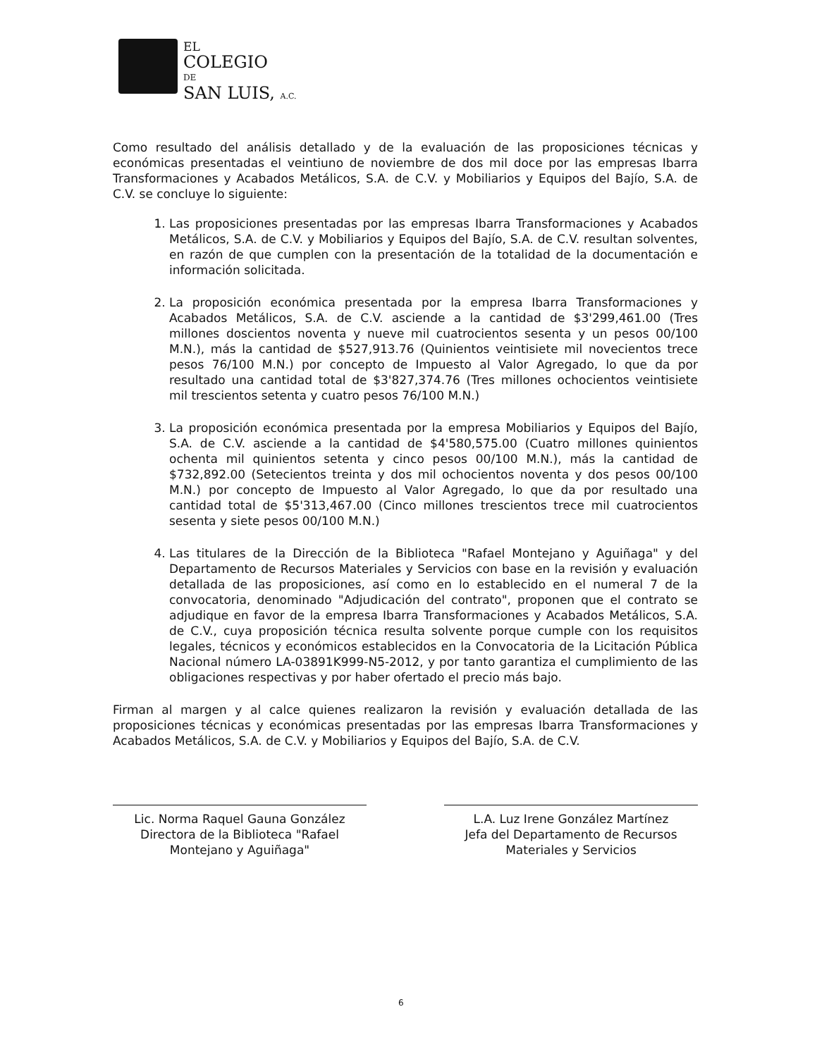EL
COLEGIO
DE
SAN LUIS, A.C.
Como resultado del análisis detallado y de la evaluación de las proposiciones técnicas y económicas presentadas el veintiuno de noviembre de dos mil doce por las empresas Ibarra Transformaciones y Acabados Metálicos, S.A. de C.V. y Mobiliarios y Equipos del Bajío, S.A. de C.V. se concluye lo siguiente:
1. Las proposiciones presentadas por las empresas Ibarra Transformaciones y Acabados Metálicos, S.A. de C.V. y Mobiliarios y Equipos del Bajío, S.A. de C.V. resultan solventes, en razón de que cumplen con la presentación de la totalidad de la documentación e información solicitada.
2. La proposición económica presentada por la empresa Ibarra Transformaciones y Acabados Metálicos, S.A. de C.V. asciende a la cantidad de $3'299,461.00 (Tres millones doscientos noventa y nueve mil cuatrocientos sesenta y un pesos 00/100 M.N.), más la cantidad de $527,913.76 (Quinientos veintisiete mil novecientos trece pesos 76/100 M.N.) por concepto de Impuesto al Valor Agregado, lo que da por resultado una cantidad total de $3'827,374.76 (Tres millones ochocientos veintisiete mil trescientos setenta y cuatro pesos 76/100 M.N.)
3. La proposición económica presentada por la empresa Mobiliarios y Equipos del Bajío, S.A. de C.V. asciende a la cantidad de $4'580,575.00 (Cuatro millones quinientos ochenta mil quinientos setenta y cinco pesos 00/100 M.N.), más la cantidad de $732,892.00 (Setecientos treinta y dos mil ochocientos noventa y dos pesos 00/100 M.N.) por concepto de Impuesto al Valor Agregado, lo que da por resultado una cantidad total de $5'313,467.00 (Cinco millones trescientos trece mil cuatrocientos sesenta y siete pesos 00/100 M.N.)
4. Las titulares de la Dirección de la Biblioteca "Rafael Montejano y Aguiñaga" y del Departamento de Recursos Materiales y Servicios con base en la revisión y evaluación detallada de las proposiciones, así como en lo establecido en el numeral 7 de la convocatoria, denominado "Adjudicación del contrato", proponen que el contrato se adjudique en favor de la empresa Ibarra Transformaciones y Acabados Metálicos, S.A. de C.V., cuya proposición técnica resulta solvente porque cumple con los requisitos legales, técnicos y económicos establecidos en la Convocatoria de la Licitación Pública Nacional número LA-03891K999-N5-2012, y por tanto garantiza el cumplimiento de las obligaciones respectivas y por haber ofertado el precio más bajo.
Firman al margen y al calce quienes realizaron la revisión y evaluación detallada de las proposiciones técnicas y económicas presentadas por las empresas Ibarra Transformaciones y Acabados Metálicos, S.A. de C.V. y Mobiliarios y Equipos del Bajío, S.A. de C.V.
Lic. Norma Raquel Gauna González
Directora de la Biblioteca "Rafael Montejano y Aguiñaga"
L.A. Luz Irene González Martínez
Jefa del Departamento de Recursos Materiales y Servicios
6